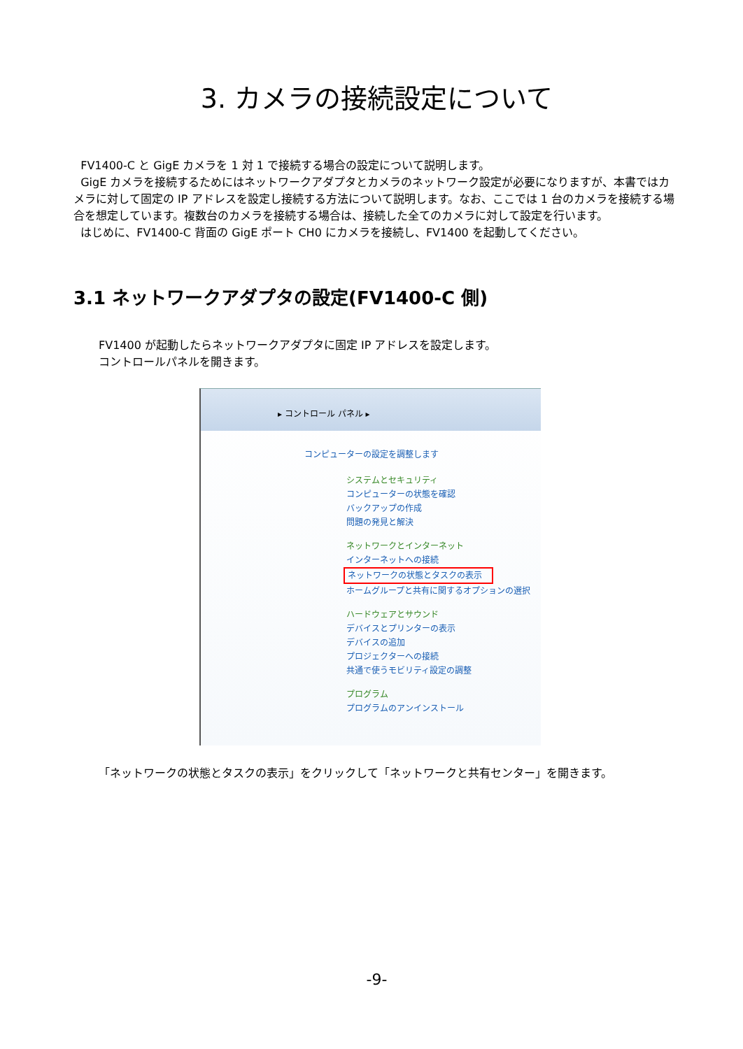3. カメラの接続設定について
FV1400-C と GigE カメラを 1 対 1 で接続する場合の設定について説明します。
GigE カメラを接続するためにはネットワークアダプタとカメラのネットワーク設定が必要になりますが、本書ではカメラに対して固定の IP アドレスを設定し接続する方法について説明します。なお、ここでは 1 台のカメラを接続する場合を想定しています。複数台のカメラを接続する場合は、接続した全てのカメラに対して設定を行います。
はじめに、FV1400-C 背面の GigE ポート CH0 にカメラを接続し、FV1400 を起動してください。
3.1 ネットワークアダプタの設定(FV1400-C 側)
FV1400 が起動したらネットワークアダプタに固定 IP アドレスを設定します。
コントロールパネルを開きます。
▸ コントロール パネル ▸
コンピューターの設定を調整します
システムとセキュリティ
コンピューターの状態を確認
バックアップの作成
問題の発見と解決
ネットワークとインターネット
インターネットへの接続
ネットワークの状態とタスクの表示
ホームグループと共有に関するオプションの選択
ハードウェアとサウンド
デバイスとプリンターの表示
デバイスの追加
プロジェクターへの接続
共通で使うモビリティ設定の調整
プログラム
プログラムのアンインストール
「ネットワークの状態とタスクの表示」をクリックして「ネットワークと共有センター」を開きます。
-9-